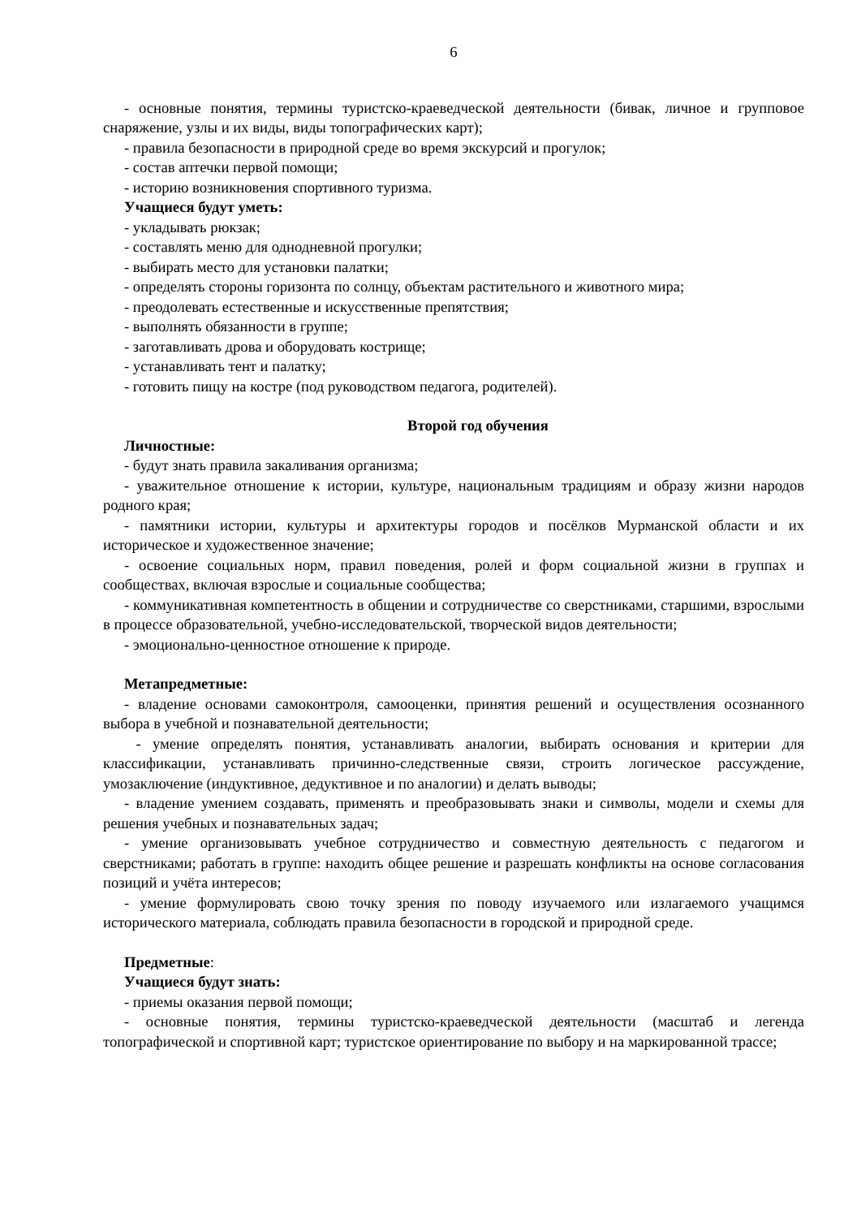6
- основные понятия, термины туристско-краеведческой деятельности (бивак, личное и групповое снаряжение, узлы и их виды, виды топографических карт);
- правила безопасности в природной среде во время экскурсий и прогулок;
- состав аптечки первой помощи;
- историю возникновения спортивного туризма.
Учащиеся будут уметь:
- укладывать рюкзак;
- составлять меню для однодневной прогулки;
- выбирать место для установки палатки;
- определять стороны горизонта по солнцу, объектам растительного и животного мира;
- преодолевать естественные и искусственные препятствия;
- выполнять обязанности в группе;
- заготавливать дрова и оборудовать кострище;
- устанавливать тент и палатку;
- готовить пищу на костре (под руководством педагога, родителей).
Второй год обучения
Личностные:
- будут знать правила закаливания организма;
- уважительное отношение к истории, культуре, национальным традициям и образу жизни народов родного края;
- памятники истории, культуры и архитектуры городов и посёлков Мурманской области и их историческое и художественное значение;
- освоение социальных норм, правил поведения, ролей и форм социальной жизни в группах и сообществах, включая взрослые и социальные сообщества;
- коммуникативная компетентность в общении и сотрудничестве со сверстниками, старшими, взрослыми в процессе образовательной, учебно-исследовательской, творческой видов деятельности;
- эмоционально-ценностное отношение к природе.
Метапредметные:
- владение основами самоконтроля, самооценки, принятия решений и осуществления осознанного выбора в учебной и познавательной деятельности;
- умение определять понятия, устанавливать аналогии, выбирать основания и критерии для классификации, устанавливать причинно-следственные связи, строить логическое рассуждение, умозаключение (индуктивное, дедуктивное и по аналогии) и делать выводы;
- владение умением создавать, применять и преобразовывать знаки и символы, модели и схемы для решения учебных и познавательных задач;
- умение организовывать учебное сотрудничество и совместную деятельность с педагогом и сверстниками; работать в группе: находить общее решение и разрешать конфликты на основе согласования позиций и учёта интересов;
- умение формулировать свою точку зрения по поводу изучаемого или излагаемого учащимся исторического материала, соблюдать правила безопасности в городской и природной среде.
Предметные:
Учащиеся будут знать:
- приемы оказания первой помощи;
- основные понятия, термины туристско-краеведческой деятельности (масштаб и легенда топографической и спортивной карт; туристское ориентирование по выбору и на маркированной трассе;